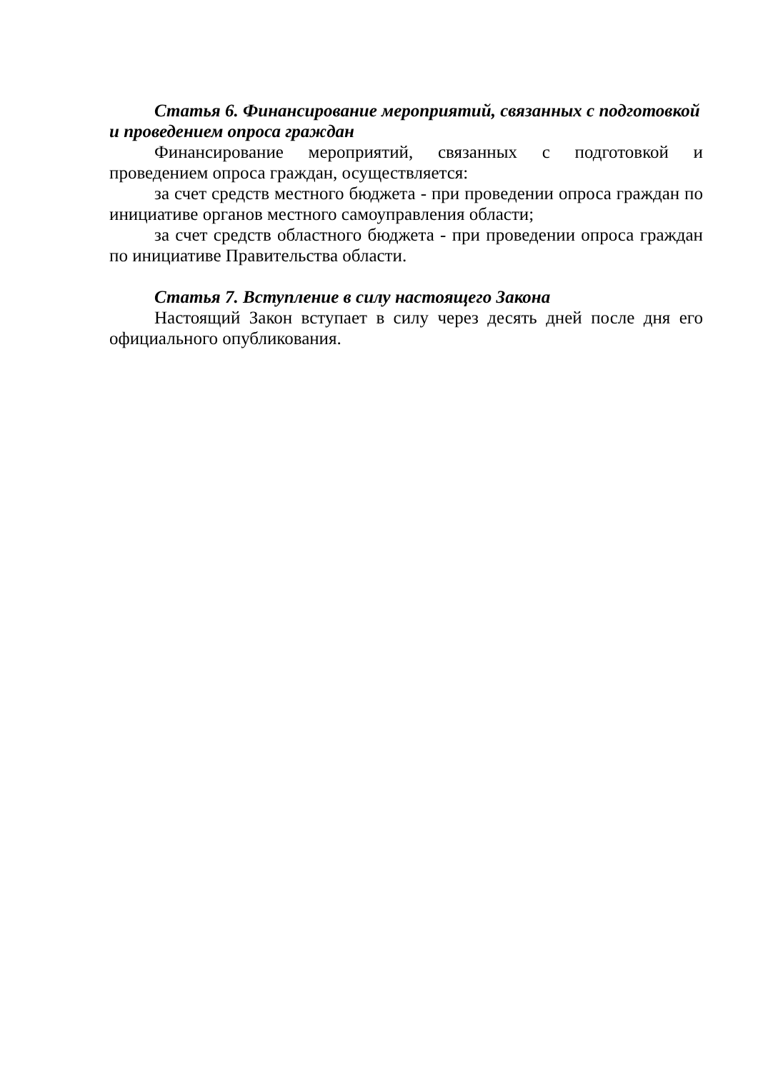Статья 6. Финансирование мероприятий, связанных с подготовкой и проведением опроса граждан
Финансирование мероприятий, связанных с подготовкой и проведением опроса граждан, осуществляется:
за счет средств местного бюджета - при проведении опроса граждан по инициативе органов местного самоуправления области;
за счет средств областного бюджета - при проведении опроса граждан по инициативе Правительства области.
Статья 7. Вступление в силу настоящего Закона
Настоящий Закон вступает в силу через десять дней после дня его официального опубликования.